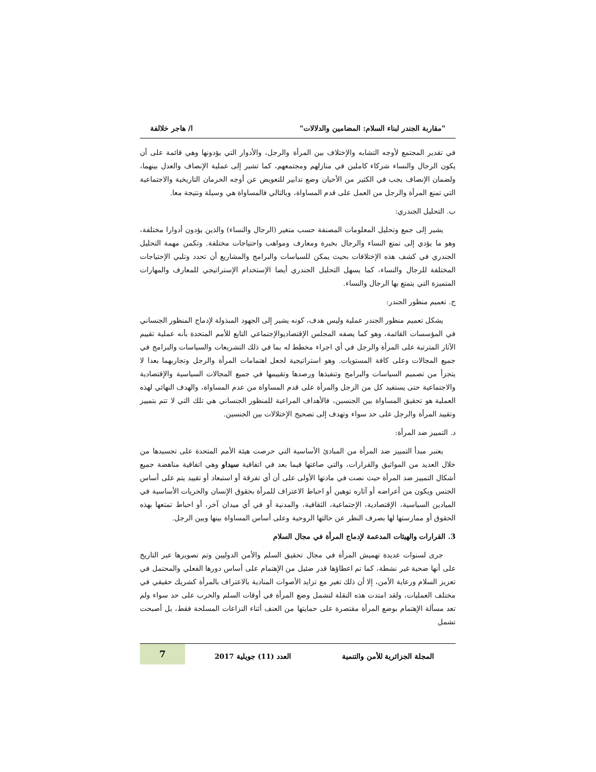"مقاربة الجندر لبناء السلام: المضامين والدلالات" ا/ هاجر خلالفة
في تقدير المجتمع لأوجه التشابه والإختلاف بين المرأة والرجل، والأدوار التي يؤدونها وهي قائمة على أن يكون الرجال والنساء شركاء كاملين في منازلهم ومجتمعهم، كما تشير إلى عملية الإنصاف والعدل بينهما، ولضمان الإنصاف يجب في الكثير من الأحيان وضع تدابير للتعويض عن أوجه الحرمان التاريخية والاجتماعية التي تمنع المرأة والرجل من العمل على قدم المساواة، وبالتالي فالمساواة هي وسيلة ونتيجة معا.
ب. التحليل الجندري:
يشير إلى جمع وتحليل المعلومات المصنفة حسب متغير (الرجال والنساء) والذين يؤدون أدوارا مختلفة، وهو ما يؤدي إلى تمتع النساء والرجال بخبرة ومعارف ومواهب واحتياجات مختلفة. وتكمن مهمة التحليل الجندري في كشف هذه الإختلافات بحيث يمكن للسياسات والبرامج والمشاريع أن تحدد وتلبي الإحتياجات المختلفة للرجال والنساء، كما يسهل التحليل الجندري أيضا الإستخدام الإستراتيجي للمعارف والمهارات المتميزة التي يتمتع بها الرجال والنساء.
ج. تعميم منظور الجندر:
يشكل تعميم منظور الجندر عملية وليس هدف، كونه يشير إلى الجهود المبذولة لإدماج المنظور الجنساني في المؤسسات القائمة، وهو كما يصفه المجلس الإقتصاديوالإجتماعي التابع للأمم المتحدة بأنه عملية تقييم الآثار المترتبة على المرأة والرجل في أي اجراء مخطط له بما في ذلك التشريعات والسياسات والبرامج في جميع المجالات وعلى كافة المستويات. وهو استراتيجية لجعل اهتمامات المرأة والرجل وتجاربهما بعدا لا يتجزأ من تصميم السياسات والبرامج وتنفيذها ورصدها وتقييمها في جميع المجالات السياسية والإقتصادية والاجتماعية حتى يستفيد كل من الرجل والمرأة على قدم المساواة من عدم المساواة، والهدف النهائي لهذه العملية هو تحقيق المساواة بين الجنسين، فالأهداف المراعية للمنظور الجنساني هي تلك التي لا تتم بتمييز وتقييد المرأة والرجل على حد سواء وتهدف إلى تصحيح الإختلالات بين الجنسين.
د. التمييز ضد المرأة:
يعتبر مبدأ التمييز ضد المرأة من المبادئ الأساسية التي حرصت هيئة الأمم المتحدة على تجسيدها من خلال العديد من المواثيق والقرارات، والتي صاغتها فيما بعد في اتفاقية سيداو وهي اتفاقية مناهضة جميع أشكال التمييز ضد المرأة حيث نصت في مادتها الأولى على أن أي تفرقة أو استبعاد أو تقييد يتم على أساس الجنس ويكون من أعراضه أو آثاره توهين أو احباط الاعتراف للمرأة بحقوق الإنسان والحريات الأساسية في الميادين السياسية، الإقتصادية، الإجتماعية، الثقافية، والمدنية أو في أي ميدان آخر، أو احباط تمتعها بهذه الحقوق أو ممارستها لها بصرف النظر عن حالتها الروحية وعلى أساس المساواة بينها وبين الرجل.
3. القرارات والهيئات المدعمة لإدماج المرأة في مجال السلام
جرى لسنوات عديدة تهميش المرأة في مجال تحقيق السلم والأمن الدوليين وتم تصويرها عبر التاريخ على أنها ضحية غير نشطة، كما تم اعطاؤها قدر ضئيل من الإهتمام على أساس دورها الفعلي والمحتمل في تعزيز السلام ورعاية الأمن، إلا أن ذلك تغير مع تزايد الأصوات المنادية بالاعتراف بالمرأة كشريك حقيقي في مختلف العمليات، ولقد امتدت هذه النقلة لتشمل وضع المرأة في أوقات السلم والحرب على حد سواء ولم تعد مسألة الإهتمام بوضع المرأة مقتصرة على حمايتها من العنف أثناء النزاعات المسلحة فقط، بل أصبحت تشمل
المجلة الجزائرية للأمن والتنمية العدد (11) جويلية 2017 7